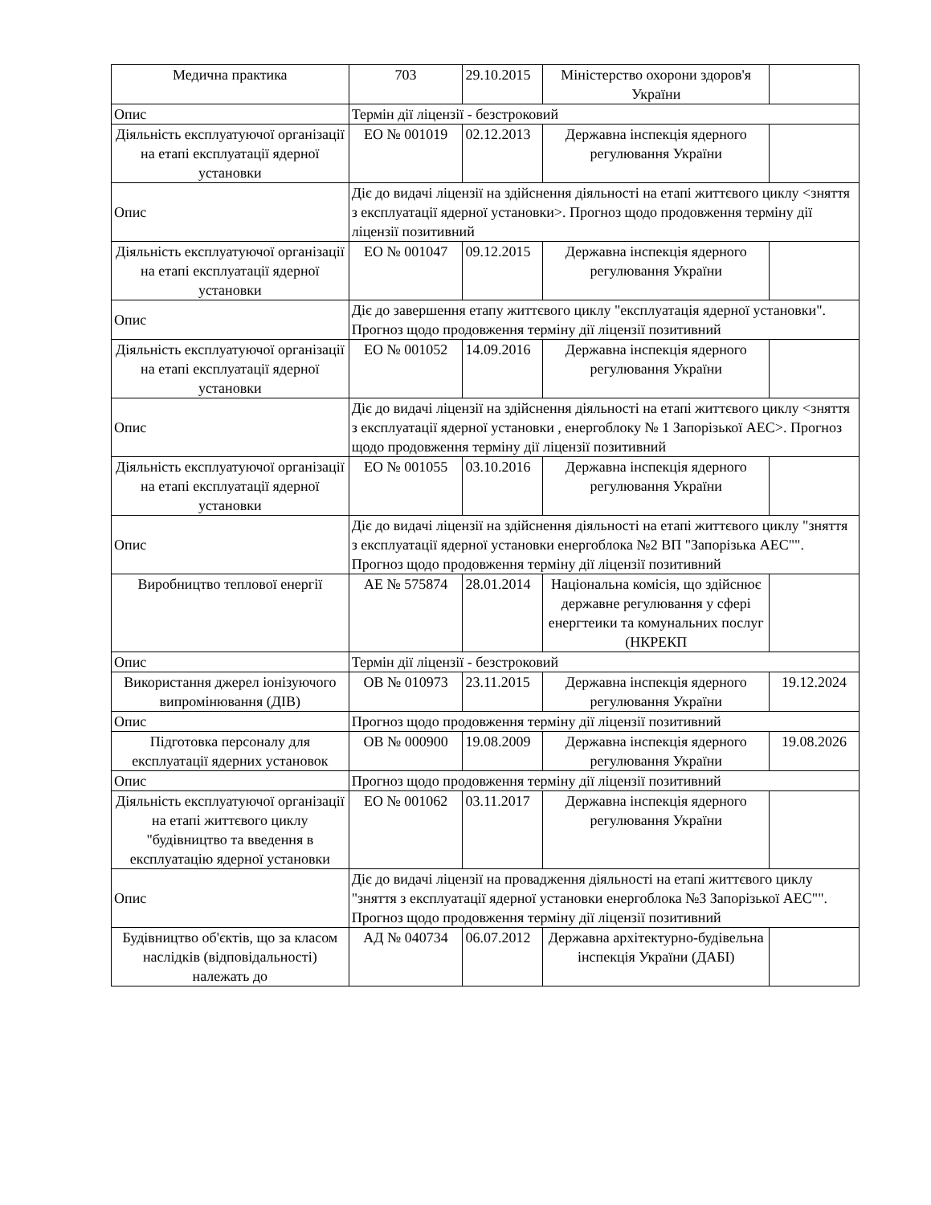| Медична практика | 703 | 29.10.2015 | Міністерство охорони здоров'я України | |
| Опис | Термін дії ліцензії - безстроковий | | | |
| Діяльність експлуатуючої організації на етапі експлуатації ядерної установки | ЕО № 001019 | 02.12.2013 | Державна інспекція ядерного регулювання України | |
| Опис | Діє до видачі ліцензії на здійснення діяльності на етапі життєвого циклу <зняття з експлуатації ядерної установки>. Прогноз щодо продовження терміну дії ліцензії позитивний | | | |
| Діяльність експлуатуючої організації на етапі експлуатації ядерної установки | ЕО № 001047 | 09.12.2015 | Державна інспекція ядерного регулювання України | |
| Опис | Діє до завершення етапу життєвого циклу "експлуатація ядерної установки". Прогноз щодо продовження терміну дії ліцензії позитивний | | | |
| Діяльність експлуатуючої організації на етапі експлуатації ядерної установки | ЕО № 001052 | 14.09.2016 | Державна інспекція ядерного регулювання України | |
| Опис | Діє до видачі ліцензії на здійснення діяльності на етапі життєвого циклу <зняття з експлуатації ядерної установки , енергоблоку № 1 Запорізької АЕС>. Прогноз щодо продовження терміну дії ліцензії позитивний | | | |
| Діяльність експлуатуючої організації на етапі експлуатації ядерної установки | ЕО № 001055 | 03.10.2016 | Державна інспекція ядерного регулювання України | |
| Опис | Діє до видачі ліцензії на здійснення діяльності на етапі життєвого циклу "зняття з експлуатації ядерної установки енергоблока №2 ВП "Запорізька АЕС"". Прогноз щодо продовження терміну дії ліцензії позитивний | | | |
| Виробництво теплової енергії | АЕ № 575874 | 28.01.2014 | Національна комісія, що здійснює державне регулювання у сфері енергтеики та комунальних послуг (НКРЕКП | |
| Опис | Термін дії ліцензії - безстроковий | | | |
| Використання джерел іонізуючого випромінювання (ДІВ) | ОВ № 010973 | 23.11.2015 | Державна інспекція ядерного регулювання України | 19.12.2024 |
| Опис | Прогноз щодо продовження терміну дії ліцензії позитивний | | | |
| Підготовка персоналу для експлуатації ядерних установок | ОВ № 000900 | 19.08.2009 | Державна інспекція ядерного регулювання України | 19.08.2026 |
| Опис | Прогноз щодо продовження терміну дії ліцензії позитивний | | | |
| Діяльність експлуатуючої організації на етапі життєвого циклу "будівництво та введення в експлуатацію ядерної установки | ЕО № 001062 | 03.11.2017 | Державна інспекція ядерного регулювання України | |
| Опис | Діє до видачі ліцензії на провадження діяльності на етапі життєвого циклу "зняття з експлуатації ядерної установки енергоблока №3 Запорізької АЕС"". Прогноз щодо продовження терміну дії ліцензії позитивний | | | |
| Будівництво об'єктів, що за класом наслідків (відповідальності) належать до | АД № 040734 | 06.07.2012 | Державна архітектурно-будівельна інспекція України (ДАБІ) | |